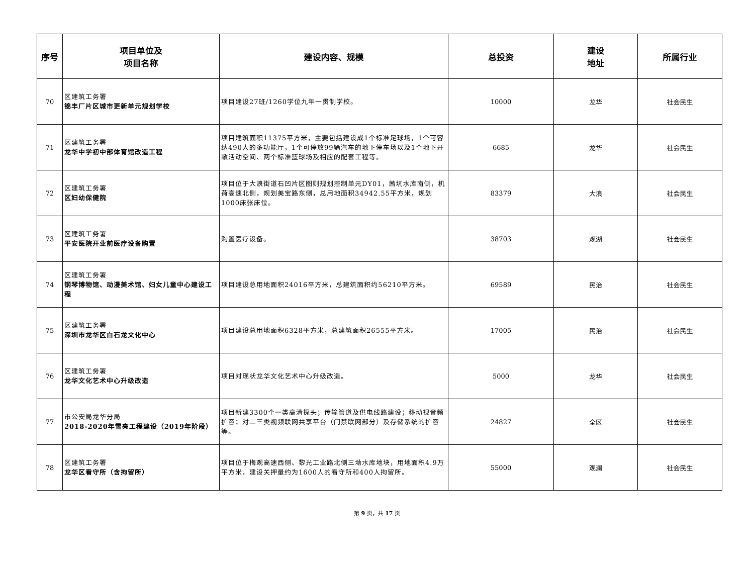| 序号 | 项目单位及 项目名称 | 建设内容、规模 | 总投资 | 建设 地址 | 所属行业 |
| --- | --- | --- | --- | --- | --- |
| 70 | 区建筑工务署 锦丰厂片区城市更新单元规划学校 | 项目建设27班/1260学位九年一贯制学校。 | 10000 | 龙华 | 社会民生 |
| 71 | 区建筑工务署 龙华中学初中部体育馆改造工程 | 项目建筑面积11375平方米，主要包括建设成1个标准足球场，1个可容纳490人的多功能厅，1个可停放99辆汽车的地下停车场以及1个地下开敞活动空间、两个标准篮球场及相应的配套工程等。 | 6685 | 龙华 | 社会民生 |
| 72 | 区建筑工务署 区妇幼保健院 | 项目位于大浪街道石凹片区图则规划控制单元DY01，茜坑水库南侧，机荷高速北侧，规划美宝路东侧，总用地面积34942.55平方米，规划1000床张床位。 | 83379 | 大浪 | 社会民生 |
| 73 | 区建筑工务署 平安医院开业前医疗设备购置 | 购置医疗设备。 | 38703 | 观湖 | 社会民生 |
| 74 | 区建筑工务署 钢琴博物馆、动漫美术馆、妇女儿童中心建设工程 | 项目建设总用地面积24016平方米，总建筑面积约56210平方米。 | 69589 | 民治 | 社会民生 |
| 75 | 区建筑工务署 深圳市龙华区白石龙文化中心 | 项目建设总用地面积6328平方米，总建筑面积26555平方米。 | 17005 | 民治 | 社会民生 |
| 76 | 区建筑工务署 龙华文化艺术中心升级改造 | 项目对现状龙华文化艺术中心升级改造。 | 5000 | 龙华 | 社会民生 |
| 77 | 市公安局龙华分局 2018-2020年雪亮工程建设（2019年阶段） | 项目新建3300个一类高清探头；传输管道及供电线路建设；移动视音频扩容；对二三类视频联网共享平台（门禁联网部分）及存储系统的扩容等。 | 24827 | 全区 | 社会民生 |
| 78 | 区建筑工务署 龙华区看守所（含拘留所） | 项目位于梅观高速西侧、黎光工业路北侧三坳水库地块，用地面积4.9万平方米，建设关押量约为1600人的看守所和400人拘留所。 | 55000 | 观澜 | 社会民生 |
第 9 页，共 17 页